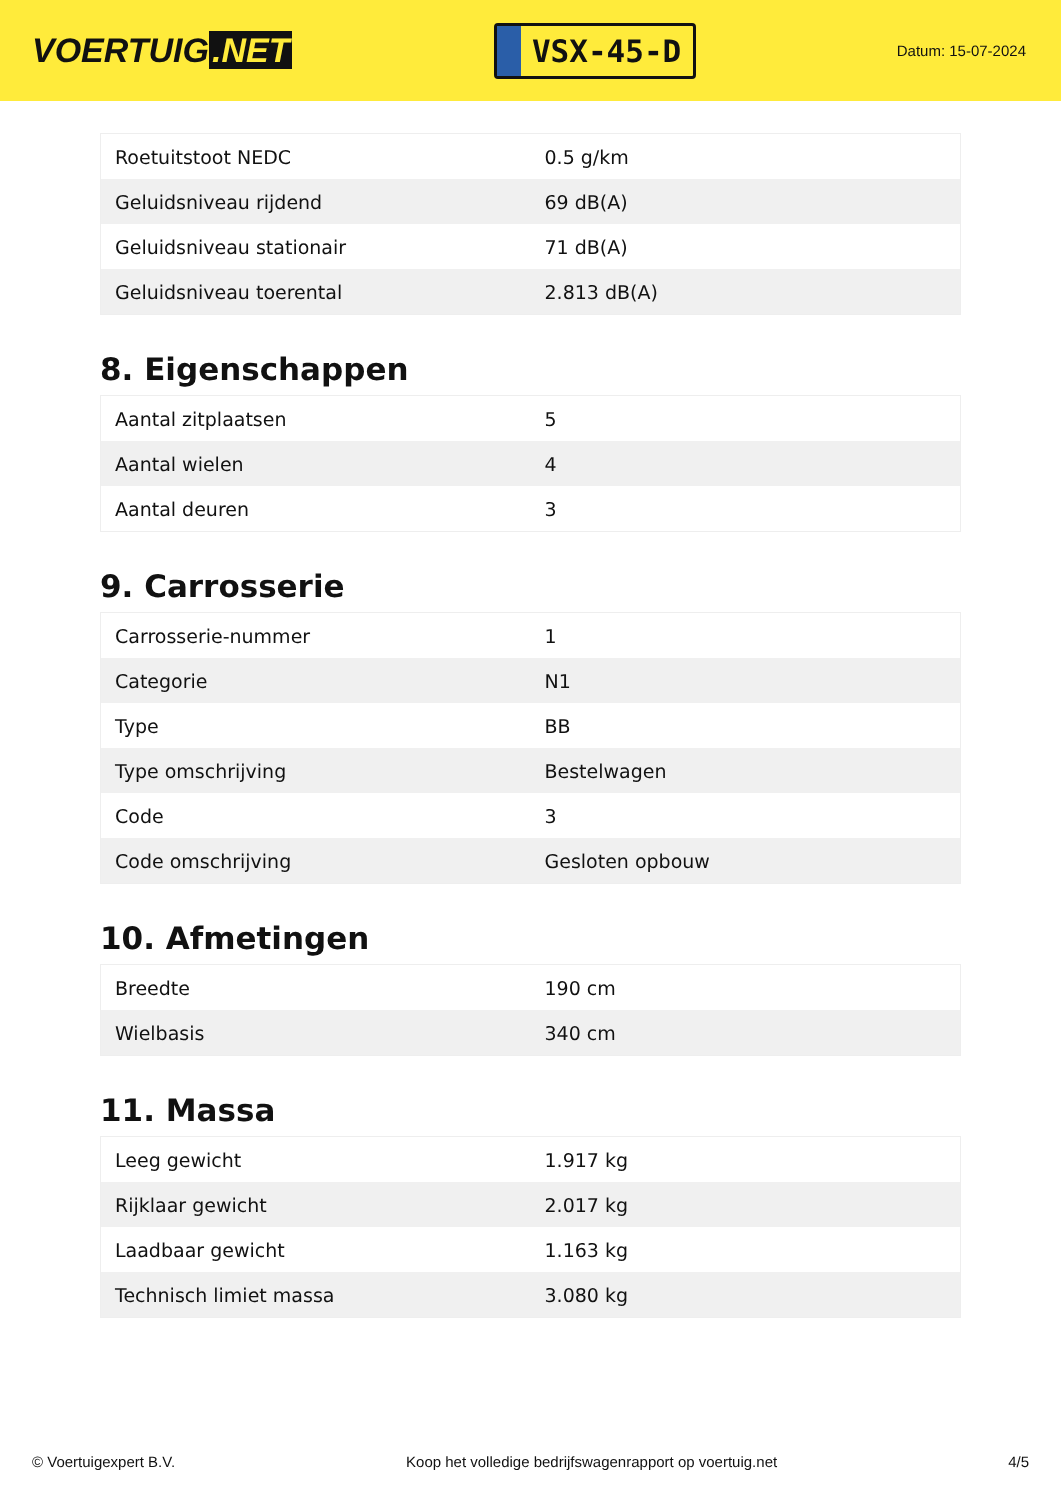VOERTUIG.NET
VSX-45-D
Datum: 15-07-2024
| Roetuitstoot NEDC | 0.5 g/km |
| Geluidsniveau rijdend | 69 dB(A) |
| Geluidsniveau stationair | 71 dB(A) |
| Geluidsniveau toerental | 2.813 dB(A) |
8. Eigenschappen
| Aantal zitplaatsen | 5 |
| Aantal wielen | 4 |
| Aantal deuren | 3 |
9. Carrosserie
| Carrosserie-nummer | 1 |
| Categorie | N1 |
| Type | BB |
| Type omschrijving | Bestelwagen |
| Code | 3 |
| Code omschrijving | Gesloten opbouw |
10. Afmetingen
| Breedte | 190 cm |
| Wielbasis | 340 cm |
11. Massa
| Leeg gewicht | 1.917 kg |
| Rijklaar gewicht | 2.017 kg |
| Laadbaar gewicht | 1.163 kg |
| Technisch limiet massa | 3.080 kg |
© Voertuigexpert B.V. Koop het volledige bedrijfswagenrapport op voertuig.net 4/5